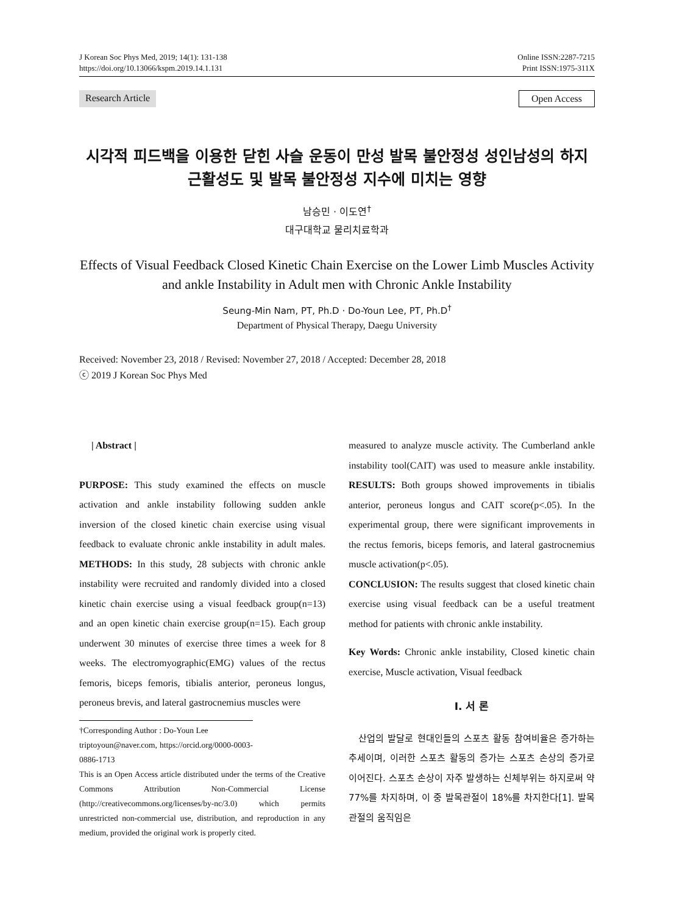J Korean Soc Phys Med, 2019; 14(1): 131-138
https://doi.org/10.13066/kspm.2019.14.1.131
Online ISSN:2287-7215
Print ISSN:1975-311X
Research Article Open Access
시각적 피드백을 이용한 닫힌 사슬 운동이 만성 발목 불안정성 성인남성의 하지 근활성도 및 발목 불안정성 지수에 미치는 영향
남승민 · 이도연<sup>†</sup>
대구대학교 물리치료학과
Effects of Visual Feedback Closed Kinetic Chain Exercise on the Lower Limb Muscles Activity and ankle Instability in Adult men with Chronic Ankle Instability
Seung-Min Nam, PT, Ph.D · Do-Youn Lee, PT, Ph.D<sup>†</sup>
Department of Physical Therapy, Daegu University
Received: November 23, 2018 / Revised: November 27, 2018 / Accepted: December 28, 2018
ⓒ 2019 J Korean Soc Phys Med
| Abstract |
PURPOSE: This study examined the effects on muscle activation and ankle instability following sudden ankle inversion of the closed kinetic chain exercise using visual feedback to evaluate chronic ankle instability in adult males. METHODS: In this study, 28 subjects with chronic ankle instability were recruited and randomly divided into a closed kinetic chain exercise using a visual feedback group(n=13) and an open kinetic chain exercise group(n=15). Each group underwent 30 minutes of exercise three times a week for 8 weeks. The electromyographic(EMG) values of the rectus femoris, biceps femoris, tibialis anterior, peroneus longus, peroneus brevis, and lateral gastrocnemius muscles were
†Corresponding Author : Do-Youn Lee
triptoyoun@naver.com, https://orcid.org/0000-0003-0886-1713
This is an Open Access article distributed under the terms of the Creative Commons Attribution Non-Commercial License (http://creativecommons.org/licenses/by-nc/3.0) which permits unrestricted non-commercial use, distribution, and reproduction in any medium, provided the original work is properly cited.
measured to analyze muscle activity. The Cumberland ankle instability tool(CAIT) was used to measure ankle instability. RESULTS: Both groups showed improvements in tibialis anterior, peroneus longus and CAIT score(p<.05). In the experimental group, there were significant improvements in the rectus femoris, biceps femoris, and lateral gastrocnemius muscle activation(p<.05).
CONCLUSION: The results suggest that closed kinetic chain exercise using visual feedback can be a useful treatment method for patients with chronic ankle instability.
Key Words: Chronic ankle instability, Closed kinetic chain exercise, Muscle activation, Visual feedback
Ⅰ. 서 론
산업의 발달로 현대인들의 스포츠 활동 참여비율은 증가하는 추세이며, 이러한 스포츠 활동의 증가는 스포츠 손상의 증가로 이어진다. 스포츠 손상이 자주 발생하는 신체부위는 하지로써 약 77%를 차지하며, 이 중 발목관절이 18%를 차지한다[1]. 발목관절의 움직임은